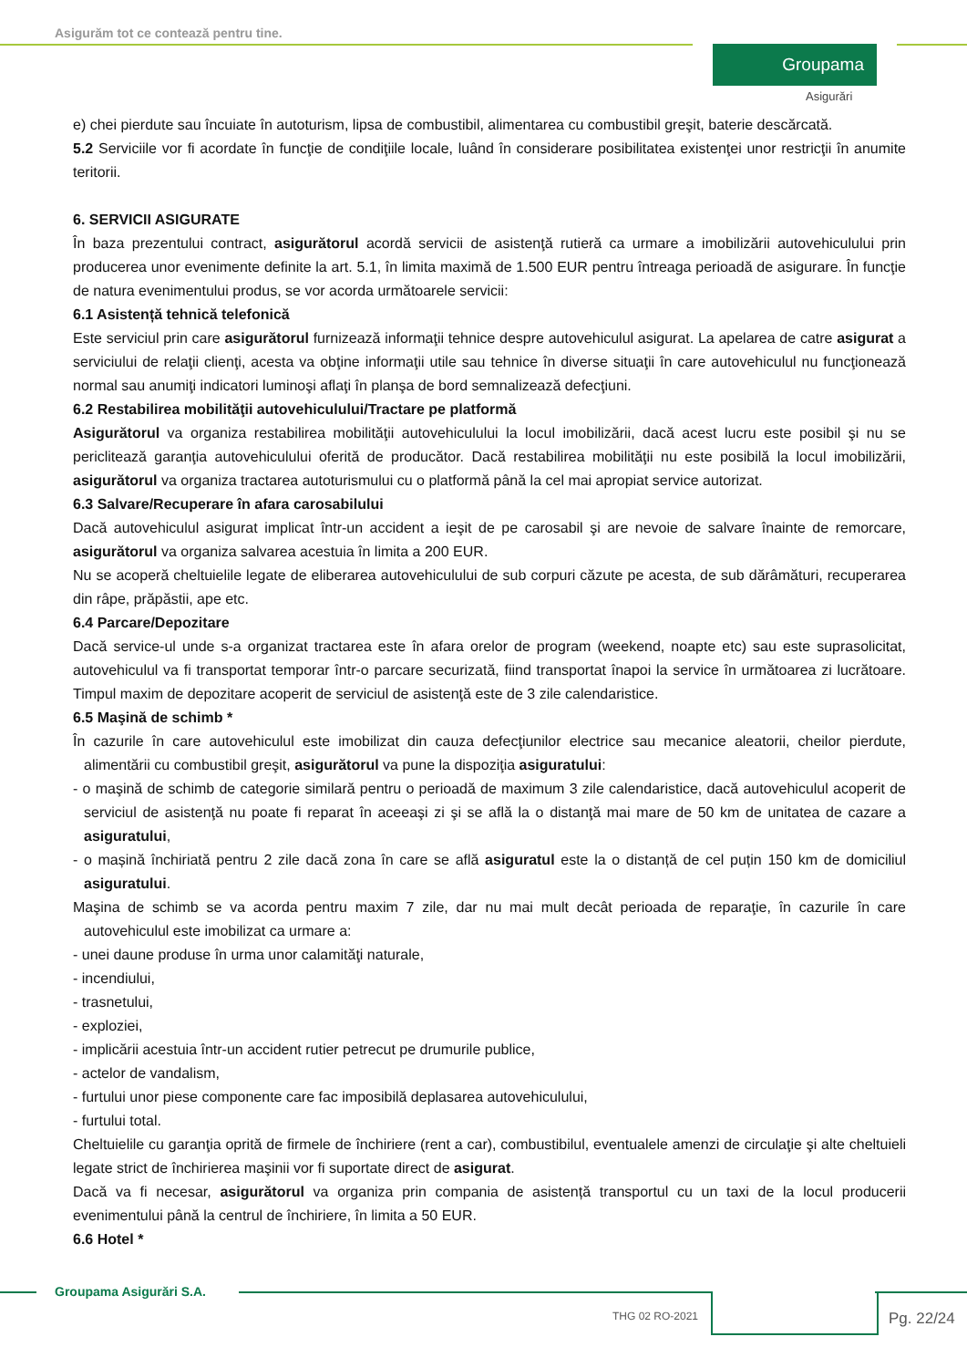Asigurăm tot ce contează pentru tine.
Groupama
Asigurări
e) chei pierdute sau încuiate în autoturism, lipsa de combustibil, alimentarea cu combustibil greşit, baterie descărcată.
5.2 Serviciile vor fi acordate în funcţie de condiţiile locale, luând în considerare posibilitatea existenţei unor restricţii în anumite teritorii.
6. SERVICII ASIGURATE
În baza prezentului contract, asigurătorul acordă servicii de asistenţă rutieră ca urmare a imobilizării autovehiculului prin producerea unor evenimente definite la art. 5.1, în limita maximă de 1.500 EUR pentru întreaga perioadă de asigurare. În funcţie de natura evenimentului produs, se vor acorda următoarele servicii:
6.1 Asistență tehnică telefonică
Este serviciul prin care asigurătorul furnizează informaţii tehnice despre autovehiculul asigurat. La apelarea de catre asigurat a serviciului de relaţii clienţi, acesta va obţine informaţii utile sau tehnice în diverse situaţii în care autovehiculul nu funcţionează normal sau anumiţi indicatori luminoşi aflaţi în planşa de bord semnalizează defecţiuni.
6.2 Restabilirea mobilităţii autovehiculului/Tractare pe platformă
Asigurătorul va organiza restabilirea mobilităţii autovehiculului la locul imobilizării, dacă acest lucru este posibil şi nu se periclitează garanţia autovehiculului oferită de producător. Dacă restabilirea mobilităţii nu este posibilă la locul imobilizării, asigurătorul va organiza tractarea autoturismului cu o platformă până la cel mai apropiat service autorizat.
6.3 Salvare/Recuperare în afara carosabilului
Dacă autovehiculul asigurat implicat într-un accident a ieşit de pe carosabil şi are nevoie de salvare înainte de remorcare, asigurătorul va organiza salvarea acestuia în limita a 200 EUR.
Nu se acoperă cheltuielile legate de eliberarea autovehiculului de sub corpuri căzute pe acesta, de sub dărâmături, recuperarea din râpe, prăpăstii, ape etc.
6.4 Parcare/Depozitare
Dacă service-ul unde s-a organizat tractarea este în afara orelor de program (weekend, noapte etc) sau este suprasolicitat, autovehiculul va fi transportat temporar într-o parcare securizată, fiind transportat înapoi la service în următoarea zi lucrătoare. Timpul maxim de depozitare acoperit de serviciul de asistenţă este de 3 zile calendaristice.
6.5 Maşină de schimb *
În cazurile în care autovehiculul este imobilizat din cauza defecţiunilor electrice sau mecanice aleatorii, cheilor pierdute, alimentării cu combustibil greşit, asigurătorul va pune la dispoziţia asiguratului:
- o maşină de schimb de categorie similară pentru o perioadă de maximum 3 zile calendaristice, dacă autovehiculul acoperit de serviciul de asistenţă nu poate fi reparat în aceeaşi zi şi se află la o distanţă mai mare de 50 km de unitatea de cazare a asiguratului,
- o mașină închiriată pentru 2 zile dacă zona în care se află asiguratul este la o distanță de cel puțin 150 km de domiciliul asiguratului.
Maşina de schimb se va acorda pentru maxim 7 zile, dar nu mai mult decât perioada de reparaţie, în cazurile în care autovehiculul este imobilizat ca urmare a:
- unei daune produse în urma unor calamităţi naturale,
- incendiului,
- trasnetului,
- exploziei,
- implicării acestuia într-un accident rutier petrecut pe drumurile publice,
- actelor de vandalism,
- furtului unor piese componente care fac imposibilă deplasarea autovehiculului,
- furtului total.
Cheltuielile cu garanţia oprită de firmele de închiriere (rent a car), combustibilul, eventualele amenzi de circulaţie şi alte cheltuieli legate strict de închirierea maşinii vor fi suportate direct de asigurat.
Dacă va fi necesar, asigurătorul va organiza prin compania de asistență transportul cu un taxi de la locul producerii evenimentului până la centrul de închiriere, în limita a 50 EUR.
6.6 Hotel *
Groupama Asigurări S.A.
THG 02 RO-2021 Pg. 22/24